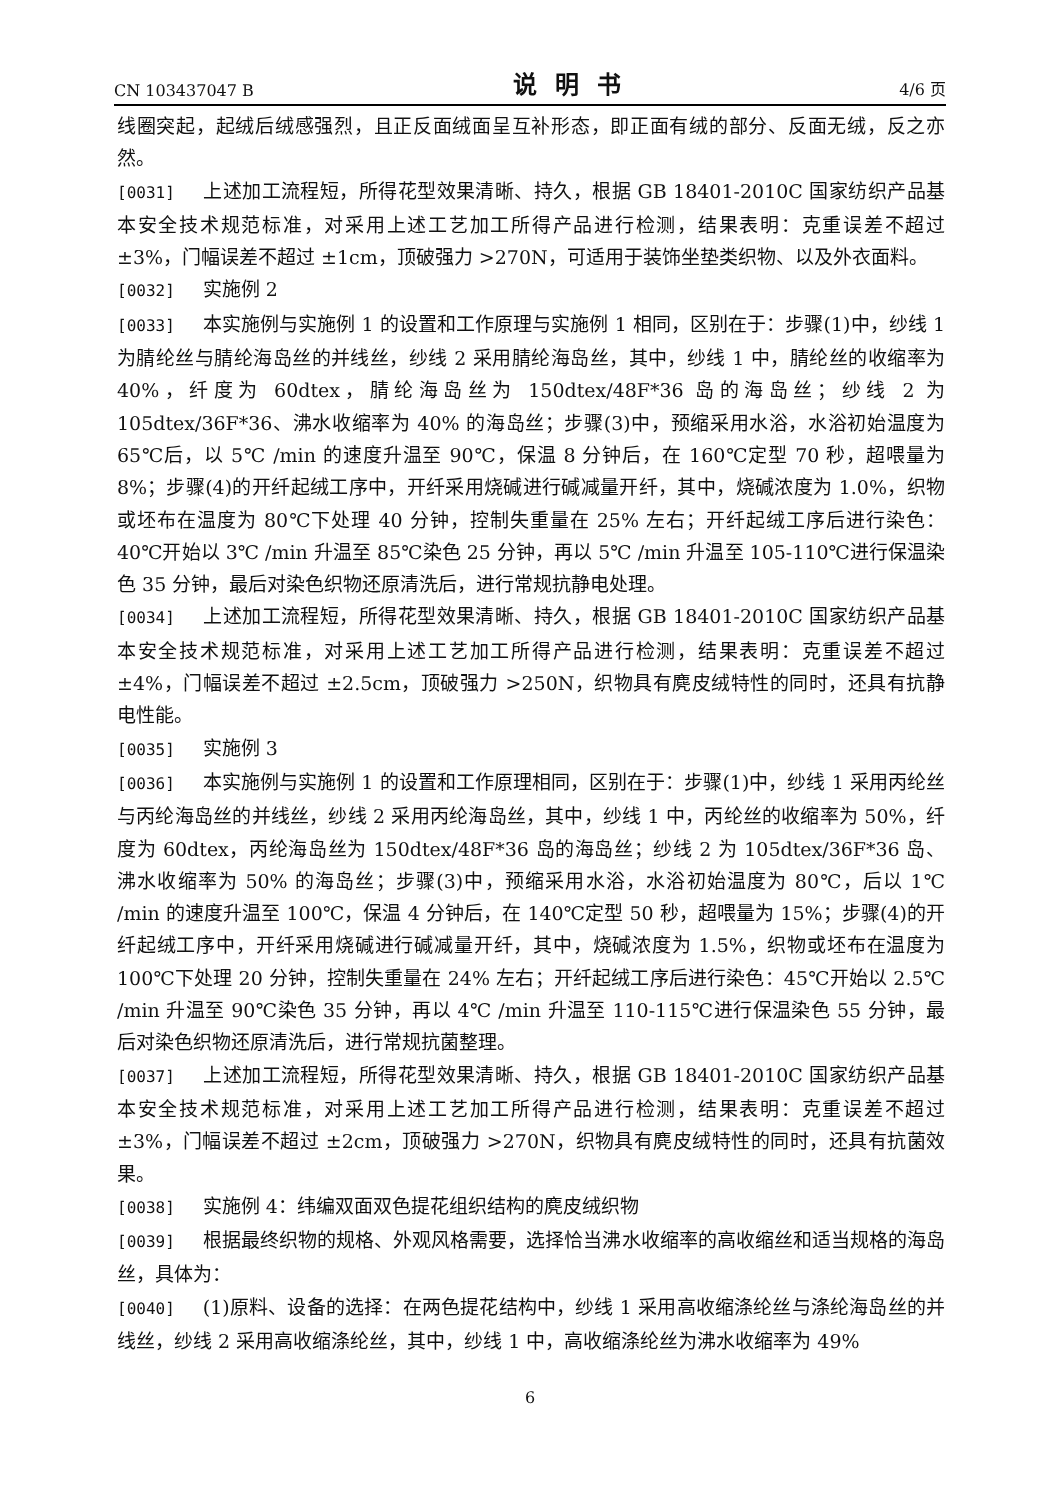CN 103437047 B 说明书 4/6 页
线圈突起，起绒后绒感强烈，且正反面绒面呈互补形态，即正面有绒的部分、反面无绒，反之亦然。
[0031] 上述加工流程短，所得花型效果清晰、持久，根据 GB 18401-2010C 国家纺织产品基本安全技术规范标准，对采用上述工艺加工所得产品进行检测，结果表明：克重误差不超过 ±3%，门幅误差不超过 ±1cm，顶破强力 >270N，可适用于装饰坐垫类织物、以及外衣面料。
[0032] 实施例 2
[0033] 本实施例与实施例 1 的设置和工作原理与实施例 1 相同，区别在于：步骤(1)中，纱线 1 为腈纶丝与腈纶海岛丝的并线丝，纱线 2 采用腈纶海岛丝，其中，纱线 1 中，腈纶丝的收缩率为 40%，纤度为 60dtex，腈纶海岛丝为 150dtex/48F*36 岛的海岛丝；纱线 2 为 105dtex/36F*36、沸水收缩率为 40% 的海岛丝；步骤(3)中，预缩采用水浴，水浴初始温度为 65℃后，以 5℃ /min 的速度升温至 90℃，保温 8 分钟后，在 160℃定型 70 秒，超喂量为 8%；步骤(4)的开纤起绒工序中，开纤采用烧碱进行碱减量开纤，其中，烧碱浓度为 1.0%，织物或坯布在温度为 80℃下处理 40 分钟，控制失重量在 25% 左右；开纤起绒工序后进行染色：40℃开始以 3℃ /min 升温至 85℃染色 25 分钟，再以 5℃ /min 升温至 105-110℃进行保温染色 35 分钟，最后对染色织物还原清洗后，进行常规抗静电处理。
[0034] 上述加工流程短，所得花型效果清晰、持久，根据 GB 18401-2010C 国家纺织产品基本安全技术规范标准，对采用上述工艺加工所得产品进行检测，结果表明：克重误差不超过 ±4%，门幅误差不超过 ±2.5cm，顶破强力 >250N，织物具有麂皮绒特性的同时，还具有抗静电性能。
[0035] 实施例 3
[0036] 本实施例与实施例 1 的设置和工作原理相同，区别在于：步骤(1)中，纱线 1 采用丙纶丝与丙纶海岛丝的并线丝，纱线 2 采用丙纶海岛丝，其中，纱线 1 中，丙纶丝的收缩率为 50%，纤度为 60dtex，丙纶海岛丝为 150dtex/48F*36 岛的海岛丝；纱线 2 为 105dtex/36F*36 岛、沸水收缩率为 50% 的海岛丝；步骤(3)中，预缩采用水浴，水浴初始温度为 80℃，后以 1℃ /min 的速度升温至 100℃，保温 4 分钟后，在 140℃定型 50 秒，超喂量为 15%；步骤(4)的开纤起绒工序中，开纤采用烧碱进行碱减量开纤，其中，烧碱浓度为 1.5%，织物或坯布在温度为 100℃下处理 20 分钟，控制失重量在 24% 左右；开纤起绒工序后进行染色：45℃开始以 2.5℃ /min 升温至 90℃染色 35 分钟，再以 4℃ /min 升温至 110-115℃进行保温染色 55 分钟，最后对染色织物还原清洗后，进行常规抗菌整理。
[0037] 上述加工流程短，所得花型效果清晰、持久，根据 GB 18401-2010C 国家纺织产品基本安全技术规范标准，对采用上述工艺加工所得产品进行检测，结果表明：克重误差不超过 ±3%，门幅误差不超过 ±2cm，顶破强力 >270N，织物具有麂皮绒特性的同时，还具有抗菌效果。
[0038] 实施例 4：纬编双面双色提花组织结构的麂皮绒织物
[0039] 根据最终织物的规格、外观风格需要，选择恰当沸水收缩率的高收缩丝和适当规格的海岛丝，具体为：
[0040] (1)原料、设备的选择：在两色提花结构中，纱线 1 采用高收缩涤纶丝与涤纶海岛丝的并线丝，纱线 2 采用高收缩涤纶丝，其中，纱线 1 中，高收缩涤纶丝为沸水收缩率为 49%
6